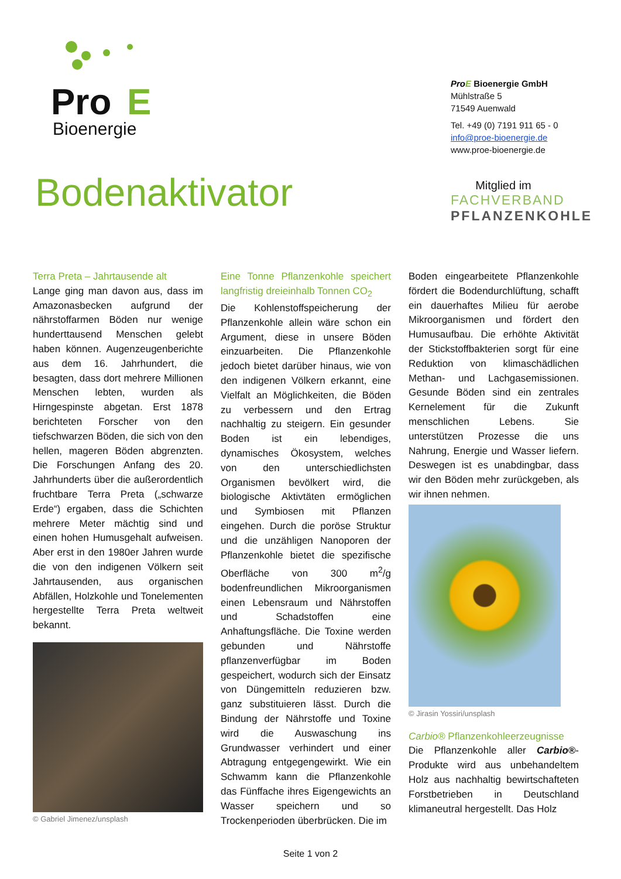Pro
E
Bioenergie
ProE Bioenergie GmbH
Mühlstraße 5
71549 Auenwald
Tel. +49 (0) 7191 911 65 - 0
info@proe-bioenergie.de
www.proe-bioenergie.de
Bodenaktivator
Mitglied im
FACHVERBAND
PFLANZENKOHLE
Terra Preta – Jahrtausende alt
Lange ging man davon aus, dass im Amazonasbecken aufgrund der nährstoffarmen Böden nur wenige hunderttausend Menschen gelebt haben können. Augenzeugenberichte aus dem 16. Jahrhundert, die besagten, dass dort mehrere Millionen Menschen lebten, wurden als Hirngespinste abgetan. Erst 1878 berichteten Forscher von den tiefschwarzen Böden, die sich von den hellen, mageren Böden abgrenzten. Die Forschungen Anfang des 20. Jahrhunderts über die außerordentlich fruchtbare Terra Preta („schwarze Erde“) ergaben, dass die Schichten mehrere Meter mächtig sind und einen hohen Humusgehalt aufweisen. Aber erst in den 1980er Jahren wurde die von den indigenen Völkern seit Jahrtausenden, aus organischen Abfällen, Holzkohle und Tonelementen hergestellte Terra Preta weltweit bekannt.
© Gabriel Jimenez/unsplash
Eine Tonne Pflanzenkohle speichert langfristig dreieinhalb Tonnen CO<sub>2</sub>
Die Kohlenstoffspeicherung der Pflanzenkohle allein wäre schon ein Argument, diese in unsere Böden einzuarbeiten. Die Pflanzenkohle jedoch bietet darüber hinaus, wie von den indigenen Völkern erkannt, eine Vielfalt an Möglichkeiten, die Böden zu verbessern und den Ertrag nachhaltig zu steigern. Ein gesunder Boden ist ein lebendiges, dynamisches Ökosystem, welches von den unterschiedlichsten Organismen bevölkert wird, die biologische Aktivtäten ermöglichen und Symbiosen mit Pflanzen eingehen. Durch die poröse Struktur und die unzähligen Nanoporen der Pflanzenkohle bietet die spezifische Oberfläche von 300 m<sup>2</sup>/g bodenfreundlichen Mikroorganismen einen Lebensraum und Nährstoffen und Schadstoffen eine Anhaftungsfläche. Die Toxine werden gebunden und Nährstoffe pflanzenverfügbar im Boden gespeichert, wodurch sich der Einsatz von Düngemitteln reduzieren bzw. ganz substituieren lässt. Durch die Bindung der Nährstoffe und Toxine wird die Auswaschung ins Grundwasser verhindert und einer Abtragung entgegengewirkt. Wie ein Schwamm kann die Pflanzenkohle das Fünffache ihres Eigengewichts an Wasser speichern und so Trockenperioden überbrücken. Die im
Boden eingearbeitete Pflanzenkohle fördert die Bodendurchlüftung, schafft ein dauerhaftes Milieu für aerobe Mikroorganismen und fördert den Humusaufbau. Die erhöhte Aktivität der Stickstoffbakterien sorgt für eine Reduktion von klimaschädlichen Methan- und Lachgasemissionen. Gesunde Böden sind ein zentrales Kernelement für die Zukunft menschlichen Lebens. Sie unterstützen Prozesse die uns Nahrung, Energie und Wasser liefern. Deswegen ist es unabdingbar, dass wir den Böden mehr zurückgeben, als wir ihnen nehmen.
© Jirasin Yossiri/unsplash
Carbio® Pflanzenkohleerzeugnisse
Die Pflanzenkohle aller Carbio®-Produkte wird aus unbehandeltem Holz aus nachhaltig bewirtschafteten Forstbetrieben in Deutschland klimaneutral hergestellt. Das Holz
Seite 1 von 2